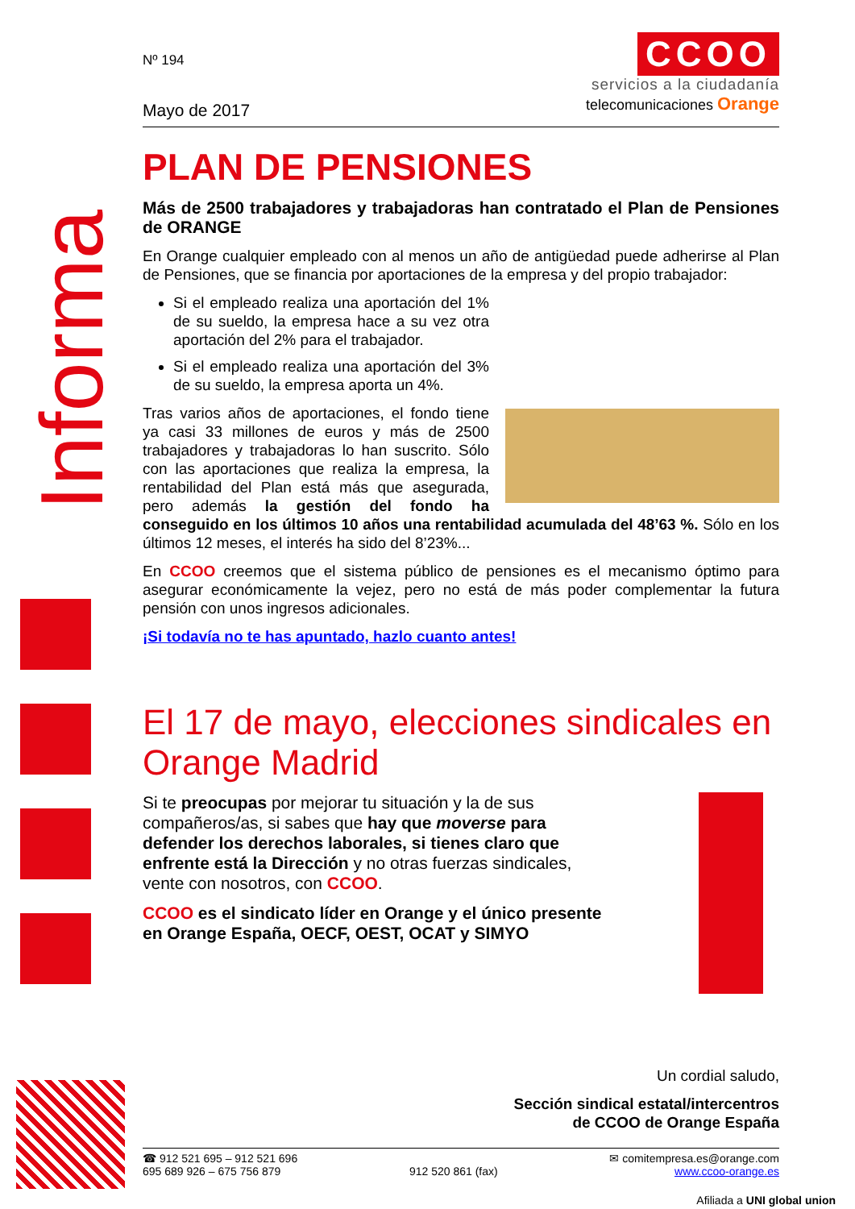Informa
Nº 194
Mayo de 2017
CCOO
servicios a la ciudadanía
telecomunicaciones Orange
PLAN DE PENSIONES
Más de 2500 trabajadores y trabajadoras han contratado el Plan de Pensiones de ORANGE
En Orange cualquier empleado con al menos un año de antigüedad puede adherirse al Plan de Pensiones, que se financia por aportaciones de la empresa y del propio trabajador:
Si el empleado realiza una aportación del 1% de su sueldo, la empresa hace a su vez otra aportación del 2% para el trabajador.
Si el empleado realiza una aportación del 3% de su sueldo, la empresa aporta un 4%.
Tras varios años de aportaciones, el fondo tiene ya casi 33 millones de euros y más de 2500 trabajadores y trabajadoras lo han suscrito. Sólo con las aportaciones que realiza la empresa, la rentabilidad del Plan está más que asegurada, pero además la gestión del fondo ha conseguido en los últimos 10 años una rentabilidad acumulada del 48’63 %. Sólo en los últimos 12 meses, el interés ha sido del 8’23%...
En CCOO creemos que el sistema público de pensiones es el mecanismo óptimo para asegurar económicamente la vejez, pero no está de más poder complementar la futura pensión con unos ingresos adicionales.
¡Si todavía no te has apuntado, hazlo cuanto antes!
El 17 de mayo, elecciones sindicales en Orange Madrid
Si te preocupas por mejorar tu situación y la de sus compañeros/as, si sabes que hay que moverse para defender los derechos laborales, si tienes claro que enfrente está la Dirección y no otras fuerzas sindicales, vente con nosotros, con CCOO.
CCOO es el sindicato líder en Orange y el único presente en Orange España, OECF, OEST, OCAT y SIMYO
Un cordial saludo,
Sección sindical estatal/intercentros
de CCOO de Orange España
☎ 912 521 695 – 912 521 696
695 689 926 – 675 756 879
912 520 861 (fax) ✉ comitempresa.es@orange.com
www.ccoo-orange.es
Afiliada a UNI global union